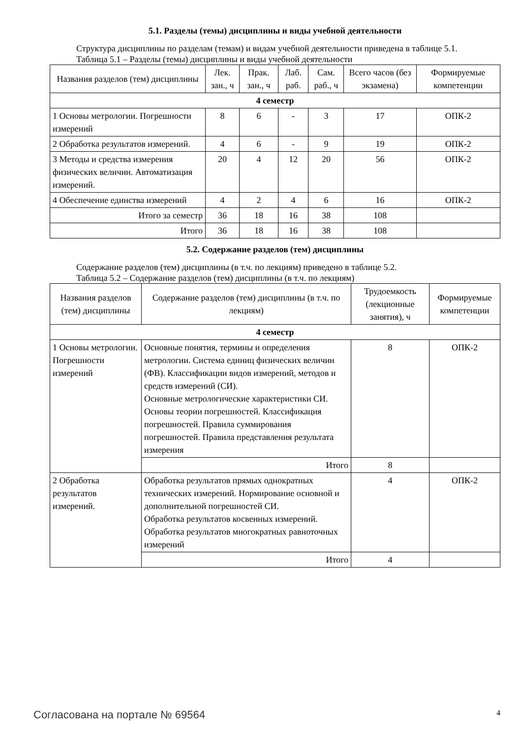5.1. Разделы (темы) дисциплины и виды учебной деятельности
Структура дисциплины по разделам (темам) и видам учебной деятельности приведена в таблице 5.1.
Таблица 5.1 – Разделы (темы) дисциплины и виды учебной деятельности
| Названия разделов (тем) дисциплины | Лек. зан., ч | Прак. зан., ч | Лаб. раб. | Сам. раб., ч | Всего часов (без экзамена) | Формируемые компетенции |
| --- | --- | --- | --- | --- | --- | --- |
| 4 семестр | | | | | | |
| 1 Основы метрологии. Погрешности измерений | 8 | 6 | - | 3 | 17 | ОПК-2 |
| 2 Обработка результатов измерений. | 4 | 6 | - | 9 | 19 | ОПК-2 |
| 3 Методы и средства измерения физических величин. Автоматизация измерений. | 20 | 4 | 12 | 20 | 56 | ОПК-2 |
| 4 Обеспечение единства измерений | 4 | 2 | 4 | 6 | 16 | ОПК-2 |
| Итого за семестр | 36 | 18 | 16 | 38 | 108 | |
| Итого | 36 | 18 | 16 | 38 | 108 | |
5.2. Содержание разделов (тем) дисциплины
Содержание разделов (тем) дисциплины (в т.ч. по лекциям) приведено в таблице 5.2.
Таблица 5.2 – Содержание разделов (тем) дисциплины (в т.ч. по лекциям)
| Названия разделов (тем) дисциплины | Содержание разделов (тем) дисциплины (в т.ч. по лекциям) | Трудоемкость (лекционные занятия), ч | Формируемые компетенции |
| --- | --- | --- | --- |
| 4 семестр | | | |
| 1 Основы метрологии. Погрешности измерений | Основные понятия, термины и определения метрологии. Система единиц физических величин (ФВ). Классификации видов измерений, методов и средств измерений (СИ). Основные метрологические характеристики СИ. Основы теории погрешностей. Классификация погрешностей. Правила суммирования погрешностей. Правила представления результата измерения | 8 | ОПК-2 |
| | Итого | 8 | |
| 2 Обработка результатов измерений. | Обработка результатов прямых однократных технических измерений. Нормирование основной и дополнительной погрешностей СИ. Обработка результатов косвенных измерений. Обработка результатов многократных равноточных измерений | 4 | ОПК-2 |
| | Итого | 4 | |
Согласована на портале № 69564 4